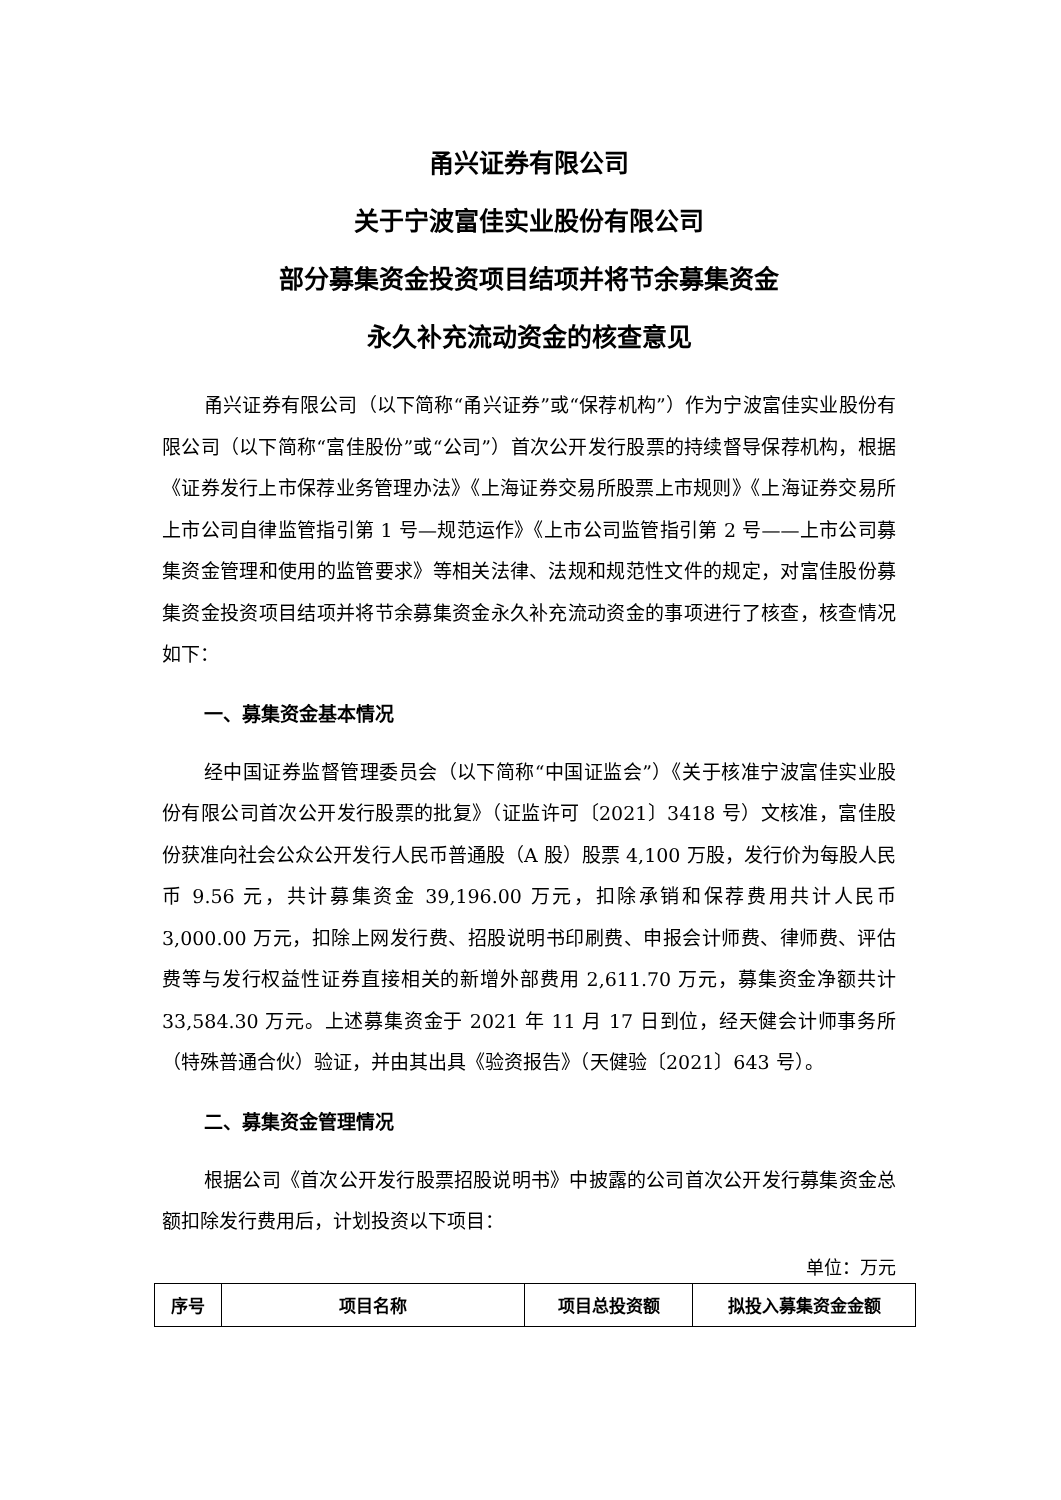甬兴证券有限公司
关于宁波富佳实业股份有限公司
部分募集资金投资项目结项并将节余募集资金
永久补充流动资金的核查意见
甬兴证券有限公司（以下简称“甬兴证券”或“保荐机构”）作为宁波富佳实业股份有限公司（以下简称“富佳股份”或“公司”）首次公开发行股票的持续督导保荐机构，根据《证券发行上市保荐业务管理办法》《上海证券交易所股票上市规则》《上海证券交易所上市公司自律监管指引第 1 号—规范运作》《上市公司监管指引第 2 号——上市公司募集资金管理和使用的监管要求》等相关法律、法规和规范性文件的规定，对富佳股份募集资金投资项目结项并将节余募集资金永久补充流动资金的事项进行了核查，核查情况如下：
一、募集资金基本情况
经中国证券监督管理委员会（以下简称“中国证监会”）《关于核准宁波富佳实业股份有限公司首次公开发行股票的批复》（证监许可〔2021〕3418 号）文核准，富佳股份获准向社会公众公开发行人民币普通股（A 股）股票 4,100 万股，发行价为每股人民币 9.56 元，共计募集资金 39,196.00 万元，扣除承销和保荐费用共计人民币 3,000.00 万元，扣除上网发行费、招股说明书印刷费、申报会计师费、律师费、评估费等与发行权益性证券直接相关的新增外部费用 2,611.70 万元，募集资金净额共计 33,584.30 万元。上述募集资金于 2021 年 11 月 17 日到位，经天健会计师事务所（特殊普通合伙）验证，并由其出具《验资报告》（天健验〔2021〕643 号）。
二、募集资金管理情况
根据公司《首次公开发行股票招股说明书》中披露的公司首次公开发行募集资金总额扣除发行费用后，计划投资以下项目：
单位：万元
| 序号 | 项目名称 | 项目总投资额 | 拟投入募集资金金额 |
| --- | --- | --- | --- |